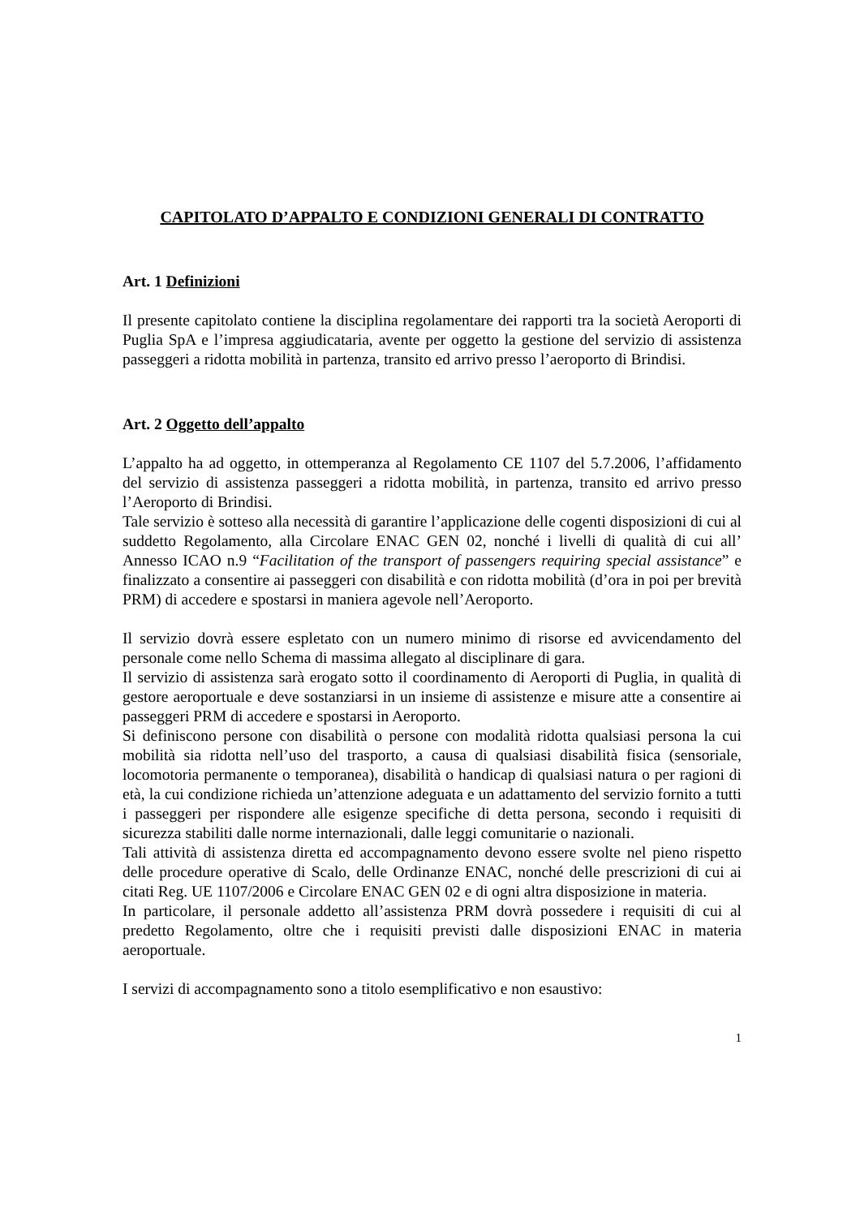CAPITOLATO D’APPALTO E CONDIZIONI GENERALI DI CONTRATTO
Art. 1 Definizioni
Il presente capitolato contiene la disciplina regolamentare dei rapporti tra la società Aeroporti di Puglia SpA e l’impresa aggiudicataria, avente per oggetto la gestione del servizio di assistenza passeggeri a ridotta mobilità in partenza, transito ed arrivo presso l’aeroporto di Brindisi.
Art. 2 Oggetto dell’appalto
L’appalto ha ad oggetto, in ottemperanza al Regolamento CE 1107 del 5.7.2006, l’affidamento del servizio di assistenza passeggeri a ridotta mobilità, in partenza, transito ed arrivo presso l’Aeroporto di Brindisi.
Tale servizio è sotteso alla necessità di garantire l’applicazione delle cogenti disposizioni di cui al suddetto Regolamento, alla Circolare ENAC GEN 02, nonché i livelli di qualità di cui all’ Annesso ICAO n.9 “Facilitation of the transport of passengers requiring special assistance” e finalizzato a consentire ai passeggeri con disabilità e con ridotta mobilità (d’ora in poi per brevità PRM) di accedere e spostarsi in maniera agevole nell’Aeroporto.
Il servizio dovrà essere espletato con un numero minimo di risorse ed avvicendamento del personale come nello Schema di massima allegato al disciplinare di gara.
Il servizio di assistenza sarà erogato sotto il coordinamento di Aeroporti di Puglia, in qualità di gestore aeroportuale e deve sostanziarsi in un insieme di assistenze e misure atte a consentire ai passeggeri PRM di accedere e spostarsi in Aeroporto.
Si definiscono persone con disabilità o persone con modalità ridotta qualsiasi persona la cui mobilità sia ridotta nell’uso del trasporto, a causa di qualsiasi disabilità fisica (sensoriale, locomotoria permanente o temporanea), disabilità o handicap di qualsiasi natura o per ragioni di età, la cui condizione richieda un’attenzione adeguata e un adattamento del servizio fornito a tutti i passeggeri per rispondere alle esigenze specifiche di detta persona, secondo i requisiti di sicurezza stabiliti dalle norme internazionali, dalle leggi comunitarie o nazionali.
Tali attività di assistenza diretta ed accompagnamento devono essere svolte nel pieno rispetto delle procedure operative di Scalo, delle Ordinanze ENAC, nonché delle prescrizioni di cui ai citati Reg. UE 1107/2006 e Circolare ENAC GEN 02 e di ogni altra disposizione in materia.
In particolare, il personale addetto all’assistenza PRM dovrà possedere i requisiti di cui al predetto Regolamento, oltre che i requisiti previsti dalle disposizioni ENAC in materia aeroportuale.
I servizi di accompagnamento sono a titolo esemplificativo e non esaustivo:
1